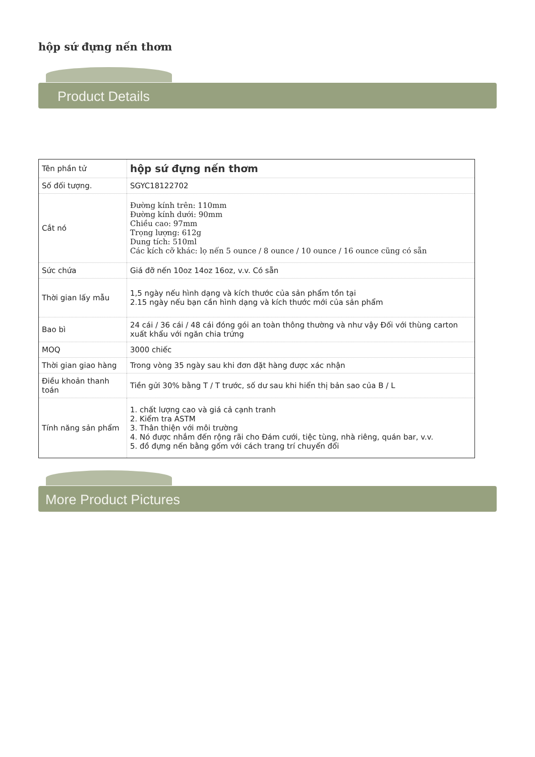hộp sứ đựng nến thơm
Product Details
| Tên phần tử | hộp sứ đựng nến thơm |
| Số đối tượng. | SGYC18122702 |
| Cắt nó | Đường kính trên: 110mm Đường kính dưới: 90mm Chiều cao: 97mm Trọng lượng: 612g Dung tích: 510ml Các kích cỡ khác: lọ nến 5 ounce / 8 ounce / 10 ounce / 16 ounce cũng có sẵn |
| Sức chứa | Giá đỡ nến 10oz 14oz 16oz, v.v. Có sẵn |
| Thời gian lấy mẫu | 1,5 ngày nếu hình dạng và kích thước của sản phẩm tồn tại 2.15 ngày nếu bạn cần hình dạng và kích thước mới của sản phẩm |
| Bao bì | 24 cái / 36 cái / 48 cái đóng gói an toàn thông thường và như vậy Đối với thùng carton xuất khẩu với ngăn chia trứng |
| MOQ | 3000 chiếc |
| Thời gian giao hàng | Trong vòng 35 ngày sau khi đơn đặt hàng được xác nhận |
| Điều khoản thanh toán | Tiền gửi 30% bằng T / T trước, số dư sau khi hiển thị bản sao của B / L |
| Tính năng sản phẩm | 1. chất lượng cao và giá cả cạnh tranh 2. Kiểm tra ASTM 3. Thân thiện với môi trường 4. Nó được nhắm đến rộng rãi cho Đám cưới, tiệc tùng, nhà riêng, quán bar, v.v. 5. đồ đựng nến bằng gốm với cách trang trí chuyển đổi |
More Product Pictures